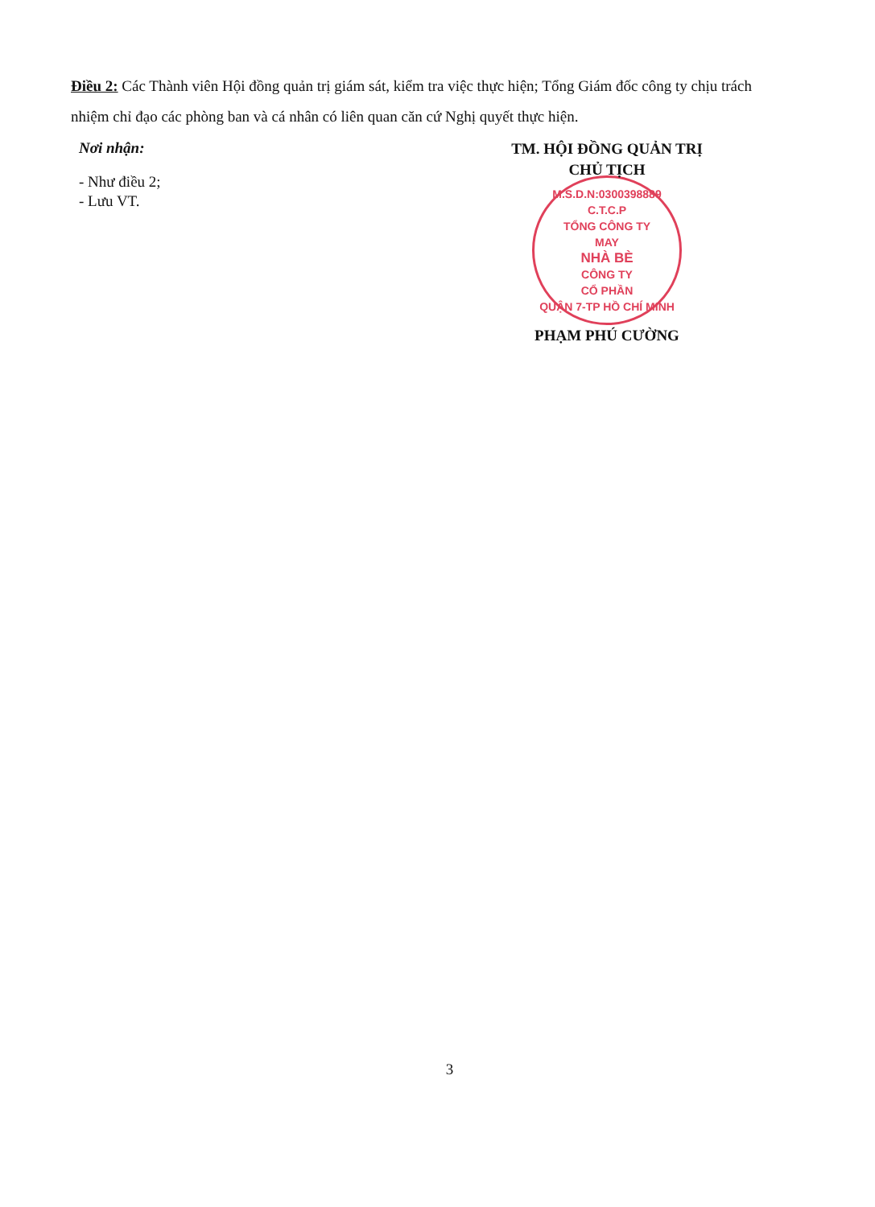Điều 2: Các Thành viên Hội đồng quản trị giám sát, kiểm tra việc thực hiện; Tổng Giám đốc công ty chịu trách nhiệm chỉ đạo các phòng ban và cá nhân có liên quan căn cứ Nghị quyết thực hiện.
Nơi nhận:
- Như điều 2;
- Lưu VT.
TM. HỘI ĐỒNG QUẢN TRỊ
CHỦ TỊCH
M.S.D.N:0300398889 C.T.C.P
TỔNG CÔNG TY
MAY
NHÀ BÈ
CÔNG TY
CỔ PHẦN
QUẬN 7-TP HỒ CHÍ MINH
PHẠM PHÚ CƯỜNG
3